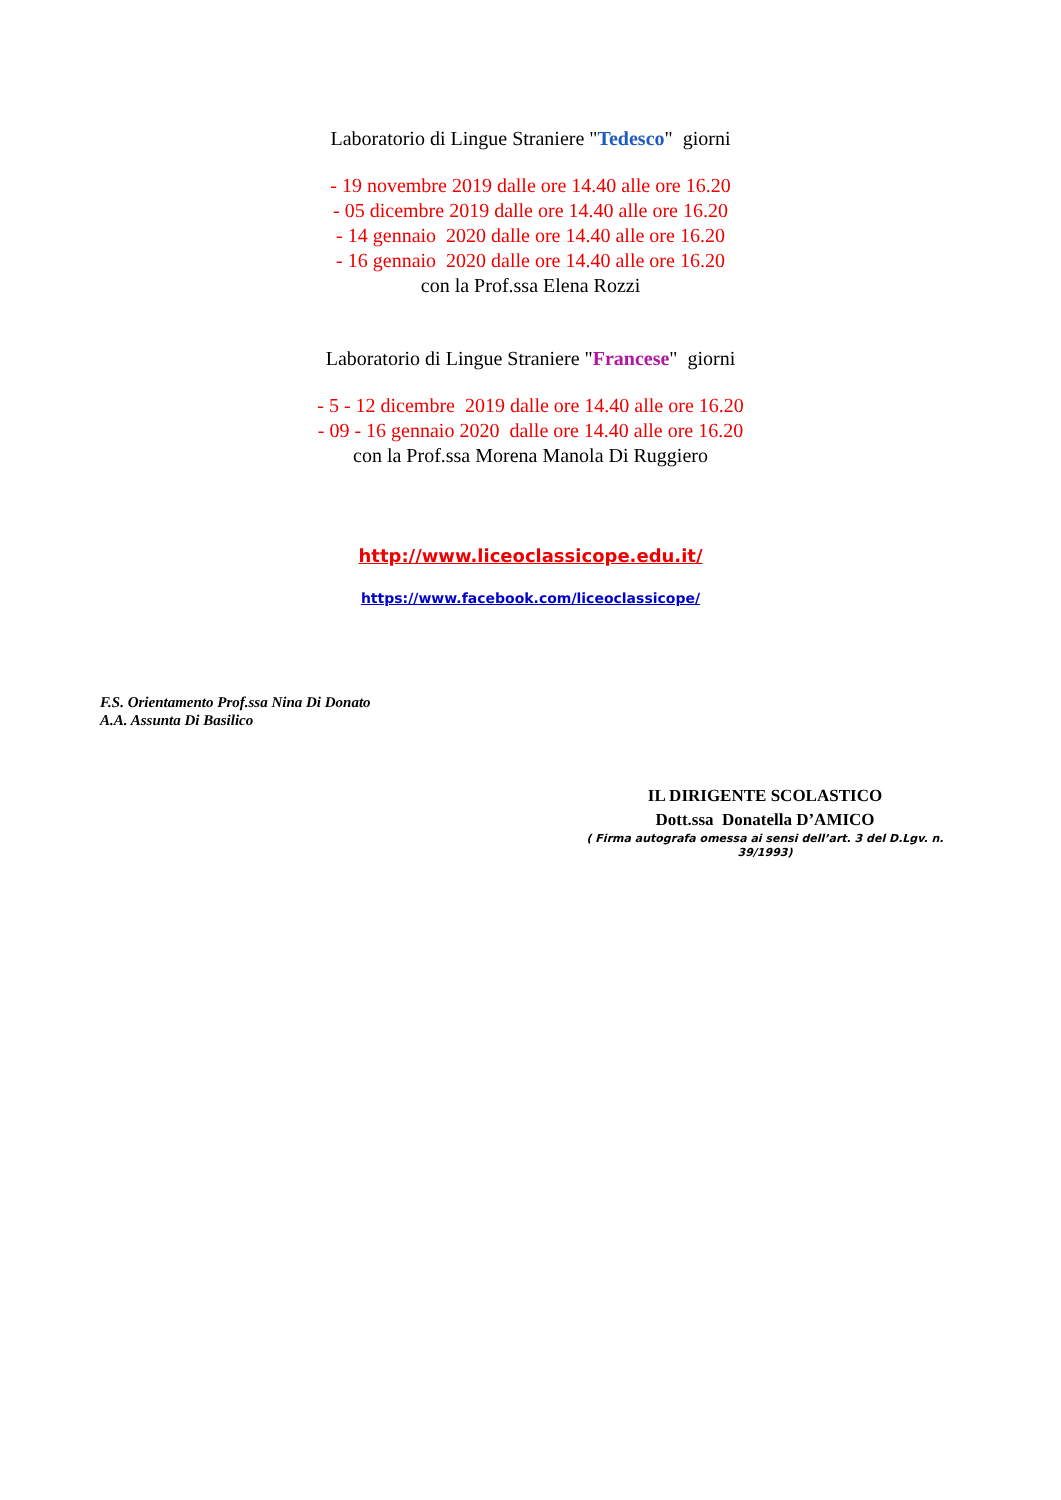Laboratorio di Lingue Straniere "Tedesco" giorni
- 19 novembre 2019 dalle ore 14.40 alle ore 16.20
- 05 dicembre 2019 dalle ore 14.40 alle ore 16.20
- 14 gennaio 2020 dalle ore 14.40 alle ore 16.20
- 16 gennaio 2020 dalle ore 14.40 alle ore 16.20
con la Prof.ssa Elena Rozzi
Laboratorio di Lingue Straniere "Francese" giorni
- 5 - 12 dicembre 2019 dalle ore 14.40 alle ore 16.20
- 09 - 16 gennaio 2020 dalle ore 14.40 alle ore 16.20
con la Prof.ssa Morena Manola Di Ruggiero
http://www.liceoclassicope.edu.it/
https://www.facebook.com/liceoclassicope/
F.S. Orientamento Prof.ssa Nina Di Donato
A.A. Assunta Di Basilico
IL DIRIGENTE SCOLASTICO
Dott.ssa Donatella D’AMICO
( Firma autografa omessa ai sensi dell’art. 3 del D.Lgv. n. 39/1993)